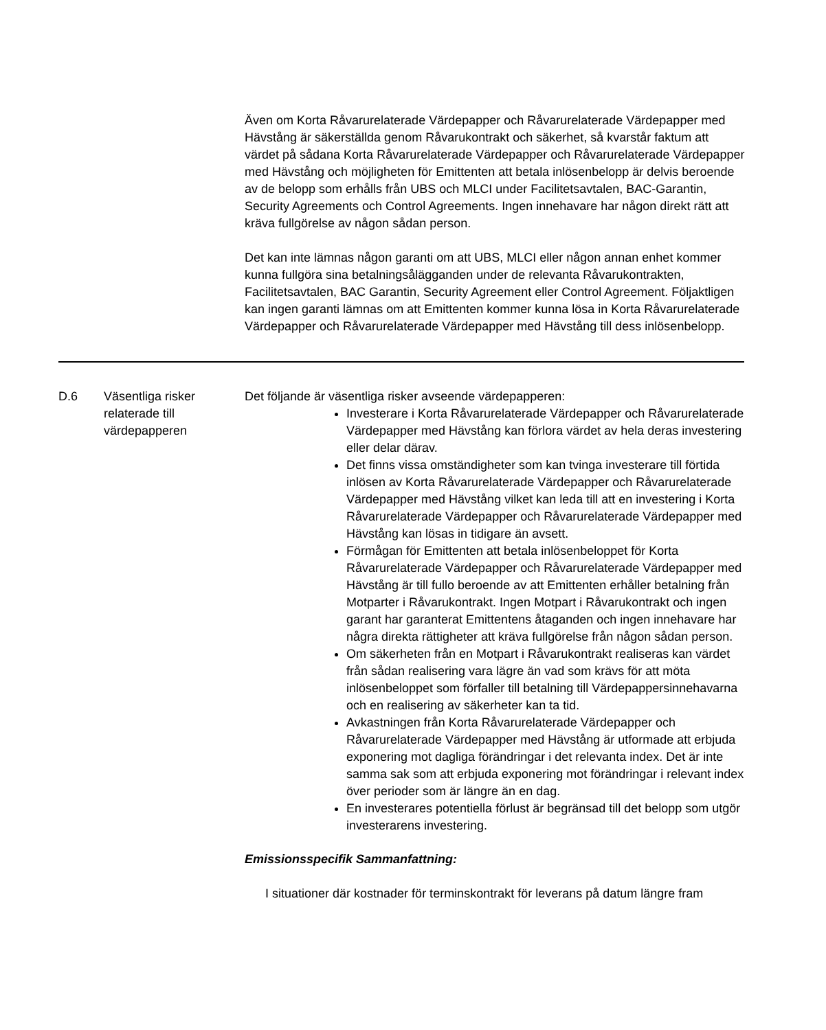Även om Korta Råvarurelaterade Värdepapper och Råvarurelaterade Värdepapper med Hävstång är säkerställda genom Råvarukontrakt och säkerhet, så kvarstår faktum att värdet på sådana Korta Råvarurelaterade Värdepapper och Råvarurelaterade Värdepapper med Hävstång och möjligheten för Emittenten att betala inlösenbelopp är delvis beroende av de belopp som erhålls från UBS och MLCI under Facilitetsavtalen, BAC-Garantin, Security Agreements och Control Agreements. Ingen innehavare har någon direkt rätt att kräva fullgörelse av någon sådan person.
Det kan inte lämnas någon garanti om att UBS, MLCI eller någon annan enhet kommer kunna fullgöra sina betalningsålägganden under de relevanta Råvarukontrakten, Facilitetsavtalen, BAC Garantin, Security Agreement eller Control Agreement. Följaktligen kan ingen garanti lämnas om att Emittenten kommer kunna lösa in Korta Råvarurelaterade Värdepapper och Råvarurelaterade Värdepapper med Hävstång till dess inlösenbelopp.
| D.6 | Väsentliga risker relaterade till värdepapperen | Det följande är väsentliga risker avseende värdepapperen: Investerare i Korta Råvarurelaterade Värdepapper och Råvarurelaterade Värdepapper med Hävstång kan förlora värdet av hela deras investering eller delar därav. Det finns vissa omständigheter som kan tvinga investerare till förtida inlösen av Korta Råvarurelaterade Värdepapper och Råvarurelaterade Värdepapper med Hävstång vilket kan leda till att en investering i Korta Råvarurelaterade Värdepapper och Råvarurelaterade Värdepapper med Hävstång kan lösas in tidigare än avsett. Förmågan för Emittenten att betala inlösenbeloppet för Korta Råvarurelaterade Värdepapper och Råvarurelaterade Värdepapper med Hävstång är till fullo beroende av att Emittenten erhåller betalning från Motparter i Råvarukontrakt. Ingen Motpart i Råvarukontrakt och ingen garant har garanterat Emittentens åtaganden och ingen innehavare har några direkta rättigheter att kräva fullgörelse från någon sådan person. Om säkerheten från en Motpart i Råvarukontrakt realiseras kan värdet från sådan realisering vara lägre än vad som krävs för att möta inlösenbeloppet som förfaller till betalning till Värdepappersinnehavarna och en realisering av säkerheter kan ta tid. Avkastningen från Korta Råvarurelaterade Värdepapper och Råvarurelaterade Värdepapper med Hävstång är utformade att erbjuda exponering mot dagliga förändringar i det relevanta index. Det är inte samma sak som att erbjuda exponering mot förändringar i relevant index över perioder som är längre än en dag. En investerares potentiella förlust är begränsad till det belopp som utgör investerarens investering. Emissionsspecifik Sammanfattning: I situationer där kostnader för terminskontrakt för leverans på datum längre fram |